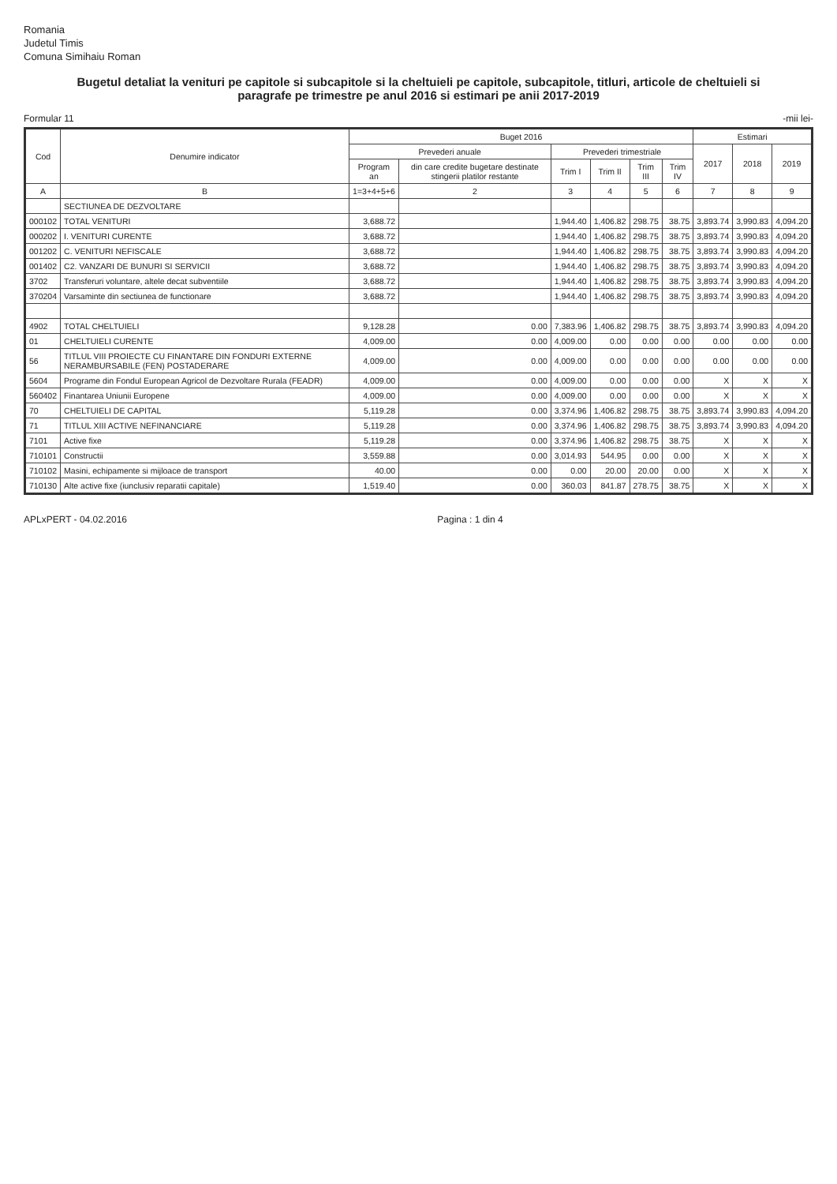Romania
Judetul Timis
Comuna Simihaiu Roman
Bugetul detaliat la venituri pe capitole si subcapitole si la cheltuieli pe capitole, subcapitole, titluri, articole de cheltuieli si paragrafe pe trimestre pe anul 2016 si estimari pe anii 2017-2019
Formular 11 -mii lei-
| Cod | Denumire indicator | Buget 2016 | | | | | | Estimari | | |
| --- | --- | --- | --- | --- | --- | --- | --- | --- | --- | --- |
| | | Prevederi anuale | | Prevederi trimestriale | | | | 2017 | 2018 | 2019 |
| | | Program an | din care credite bugetare destinate stingerii platilor restante | Trim I | Trim II | Trim III | Trim IV | | | |
| A | B | 1=3+4+5+6 | 2 | 3 | 4 | 5 | 6 | 7 | 8 | 9 |
| | SECTIUNEA DE DEZVOLTARE | | | | | | | | | |
| 000102 | TOTAL VENITURI | 3,688.72 | | 1,944.40 | 1,406.82 | 298.75 | 38.75 | 3,893.74 | 3,990.83 | 4,094.20 |
| 000202 | I. VENITURI CURENTE | 3,688.72 | | 1,944.40 | 1,406.82 | 298.75 | 38.75 | 3,893.74 | 3,990.83 | 4,094.20 |
| 001202 | C. VENITURI NEFISCALE | 3,688.72 | | 1,944.40 | 1,406.82 | 298.75 | 38.75 | 3,893.74 | 3,990.83 | 4,094.20 |
| 001402 | C2. VANZARI DE BUNURI SI SERVICII | 3,688.72 | | 1,944.40 | 1,406.82 | 298.75 | 38.75 | 3,893.74 | 3,990.83 | 4,094.20 |
| 3702 | Transferuri voluntare, altele decat subventiile | 3,688.72 | | 1,944.40 | 1,406.82 | 298.75 | 38.75 | 3,893.74 | 3,990.83 | 4,094.20 |
| 370204 | Varsaminte din sectiunea de functionare | 3,688.72 | | 1,944.40 | 1,406.82 | 298.75 | 38.75 | 3,893.74 | 3,990.83 | 4,094.20 |
| 4902 | TOTAL CHELTUIELI | 9,128.28 | 0.00 | 7,383.96 | 1,406.82 | 298.75 | 38.75 | 3,893.74 | 3,990.83 | 4,094.20 |
| 01 | CHELTUIELI CURENTE | 4,009.00 | 0.00 | 4,009.00 | 0.00 | 0.00 | 0.00 | 0.00 | 0.00 | 0.00 |
| 56 | TITLUL VIII PROIECTE CU FINANTARE DIN FONDURI EXTERNE NERAMBURSABILE (FEN) POSTADERARE | 4,009.00 | 0.00 | 4,009.00 | 0.00 | 0.00 | 0.00 | 0.00 | 0.00 | 0.00 |
| 5604 | Programe din Fondul European Agricol de Dezvoltare Rurala (FEADR) | 4,009.00 | 0.00 | 4,009.00 | 0.00 | 0.00 | 0.00 | X | X | X |
| 560402 | Finantarea Uniunii Europene | 4,009.00 | 0.00 | 4,009.00 | 0.00 | 0.00 | 0.00 | X | X | X |
| 70 | CHELTUIELI DE CAPITAL | 5,119.28 | 0.00 | 3,374.96 | 1,406.82 | 298.75 | 38.75 | 3,893.74 | 3,990.83 | 4,094.20 |
| 71 | TITLUL XIII ACTIVE NEFINANCIARE | 5,119.28 | 0.00 | 3,374.96 | 1,406.82 | 298.75 | 38.75 | 3,893.74 | 3,990.83 | 4,094.20 |
| 7101 | Active fixe | 5,119.28 | 0.00 | 3,374.96 | 1,406.82 | 298.75 | 38.75 | X | X | X |
| 710101 | Constructii | 3,559.88 | 0.00 | 3,014.93 | 544.95 | 0.00 | 0.00 | X | X | X |
| 710102 | Masini, echipamente si mijloace de transport | 40.00 | 0.00 | 0.00 | 20.00 | 20.00 | 0.00 | X | X | X |
| 710130 | Alte active fixe (iunclusiv reparatii capitale) | 1,519.40 | 0.00 | 360.03 | 841.87 | 278.75 | 38.75 | X | X | X |
APLxPERT - 04.02.2016 Pagina : 1 din 4